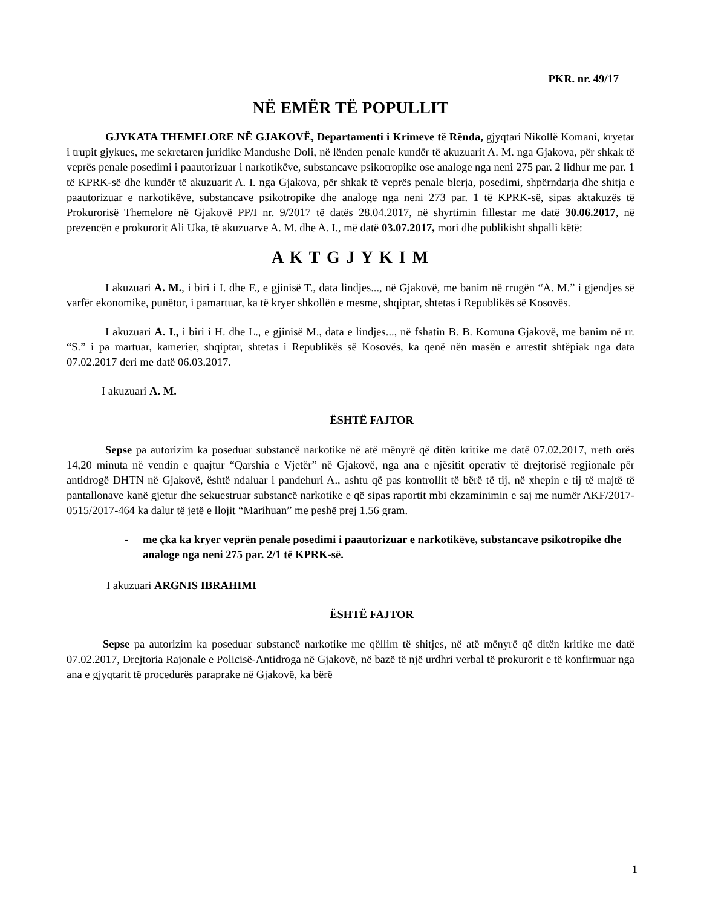PKR. nr. 49/17
NË EMËR TË POPULLIT
GJYKATA THEMELORE NË GJAKOVË, Departamenti i Krimeve të Rënda, gjyqtari Nikollë Komani, kryetar i trupit gjykues, me sekretaren juridike Mandushe Doli, në lënden penale kundër të akuzuarit A. M. nga Gjakova, për shkak të veprës penale posedimi i paautorizuar i narkotikëve, substancave psikotropike ose analoge nga neni 275 par. 2 lidhur me par. 1 të KPRK-së dhe kundër të akuzuarit A. I. nga Gjakova, për shkak të veprës penale blerja, posedimi, shpërndarja dhe shitja e paautorizuar e narkotikëve, substancave psikotropike dhe analoge nga neni 273 par. 1 të KPRK-së, sipas aktakuzës të Prokurorisë Themelore në Gjakovë PP/I nr. 9/2017 të datës 28.04.2017, në shyrtimin fillestar me datë 30.06.2017, në prezencën e prokurorit Ali Uka, të akuzuarve A. M. dhe A. I., më datë 03.07.2017, mori dhe publikisht shpalli këtë:
A K T G J Y K I M
I akuzuari A. M., i biri i I. dhe F., e gjinisë T., data lindjes..., në Gjakovë, me banim në rrugën “A. M.” i gjendjes së varfër ekonomike, punëtor, i pamartuar, ka të kryer shkollën e mesme, shqiptar, shtetas i Republikës së Kosovës.
I akuzuari A. I., i biri i H. dhe L., e gjinisë M., data e lindjes..., në fshatin B. B. Komuna Gjakovë, me banim në rr. “S.” i pa martuar, kamerier, shqiptar, shtetas i Republikës së Kosovës, ka qenë nën masën e arrestit shtëpiak nga data 07.02.2017 deri me datë 06.03.2017.
I akuzuari A. M.
ËSHTË FAJTOR
Sepse pa autorizim ka poseduar substancë narkotike në atë mënyrë që ditën kritike me datë 07.02.2017, rreth orës 14,20 minuta në vendin e quajtur “Qarshia e Vjetër” në Gjakovë, nga ana e njësitit operativ të drejtorisë regjionale për antidrogë DHTN në Gjakovë, është ndaluar i pandehuri A., ashtu që pas kontrollit të bërë të tij, në xhepin e tij të majtë të pantallonave kanë gjetur dhe sekuestruar substancë narkotike e që sipas raportit mbi ekzaminimin e saj me numër AKF/2017-0515/2017-464 ka dalur të jetë e llojit “Marihuan” me peshë prej 1.56 gram.
- me çka ka kryer veprën penale posedimi i paautorizuar e narkotikëve, substancave psikotropike dhe analoge nga neni 275 par. 2/1 të KPRK-së.
I akuzuari ARGNIS IBRAHIMI
ËSHTË FAJTOR
Sepse pa autorizim ka poseduar substancë narkotike me qëllim të shitjes, në atë mënyrë që ditën kritike me datë 07.02.2017, Drejtoria Rajonale e Policisë-Antidroga në Gjakovë, në bazë të një urdhri verbal të prokurorit e të konfirmuar nga ana e gjyqtarit të procedurës paraprake në Gjakovë, ka bërë
1